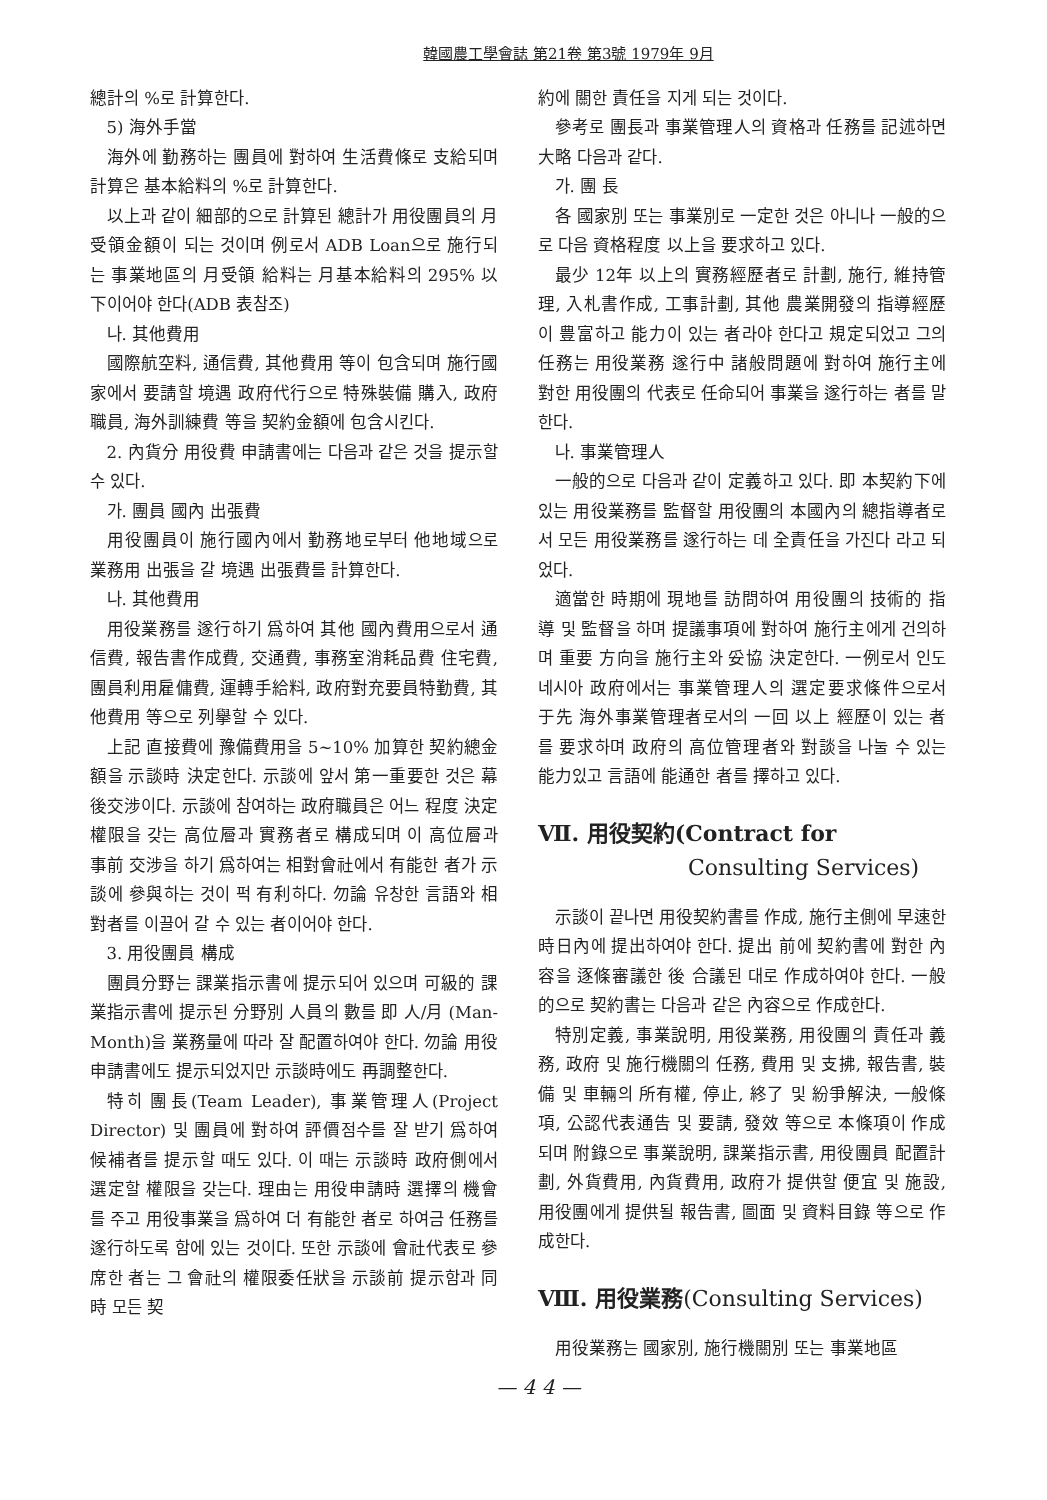韓國農工學會誌 第21卷 第3號 1979年 9月
總計의 %로 計算한다.
5) 海外手當
海外에 勤務하는 團員에 對하여 生活費條로 支給되며 計算은 基本給料의 %로 計算한다.
以上과 같이 細部的으로 計算된 總計가 用役團員의 月受領金額이 되는 것이며 例로서 ADB Loan으로 施行되는 事業地區의 月受領 給料는 月基本給料의 295% 以下이어야 한다(ADB 表참조)
나. 其他費用
國際航空料, 通信費, 其他費用 等이 包含되며 施行國家에서 要請할 境遇 政府代行으로 特殊裝備 購入, 政府職員, 海外訓練費 等을 契約金額에 包含시킨다.
2. 內貨分 用役費 申請書에는 다음과 같은 것을 提示할 수 있다.
가. 團員 國內 出張費
用役團員이 施行國內에서 勤務地로부터 他地域으로 業務用 出張을 갈 境遇 出張費를 計算한다.
나. 其他費用
用役業務를 遂行하기 爲하여 其他 國內費用으로서 通信費, 報告書作成費, 交通費, 事務室消耗品費 住宅費, 團員利用雇傭費, 運轉手給料, 政府對充要員特勤費, 其他費用 等으로 列擧할 수 있다.
上記 直接費에 豫備費用을 5~10% 加算한 契約總金額을 示談時 決定한다. 示談에 앞서 第一重要한 것은 幕後交涉이다. 示談에 참여하는 政府職員은 어느 程度 決定權限을 갖는 高位層과 實務者로 構成되며 이 高位層과 事前 交涉을 하기 爲하여는 相對會社에서 有能한 者가 示談에 參與하는 것이 퍽 有利하다. 勿論 유창한 言語와 相對者를 이끌어 갈 수 있는 者이어야 한다.
3. 用役團員 構成
團員分野는 課業指示書에 提示되어 있으며 可級的 課業指示書에 提示된 分野別 人員의 數를 即 人/月 (Man-Month)을 業務量에 따라 잘 配置하여야 한다. 勿論 用役申請書에도 提示되었지만 示談時에도 再調整한다.
特히 團長(Team Leader), 事業管理人(Project Director) 및 團員에 對하여 評價점수를 잘 받기 爲하여 候補者를 提示할 때도 있다. 이 때는 示談時 政府側에서 選定할 權限을 갖는다. 理由는 用役申請時 選擇의 機會를 주고 用役事業을 爲하여 더 有能한 者로 하여금 任務를 遂行하도록 함에 있는 것이다. 또한 示談에 會社代表로 參席한 者는 그 會社의 權限委任狀을 示談前 提示함과 同時 모든 契
約에 關한 責任을 지게 되는 것이다.
參考로 團長과 事業管理人의 資格과 任務를 記述하면 大略 다음과 같다.
가. 團 長
各 國家別 또는 事業別로 一定한 것은 아니나 一般的으로 다음 資格程度 以上을 要求하고 있다.
最少 12年 以上의 實務經歷者로 計劃, 施行, 維持管理, 入札書作成, 工事計劃, 其他 農業開發의 指導經歷이 豊富하고 能力이 있는 者라야 한다고 規定되었고 그의 任務는 用役業務 遂行中 諸般問題에 對하여 施行主에 對한 用役團의 代表로 任命되어 事業을 遂行하는 者를 말한다.
나. 事業管理人
一般的으로 다음과 같이 定義하고 있다. 即 本契約下에 있는 用役業務를 監督할 用役團의 本國內의 總指導者로서 모든 用役業務를 遂行하는 데 全責任을 가진다 라고 되었다.
適當한 時期에 現地를 訪問하여 用役團의 技術的 指導 및 監督을 하며 提議事項에 對하여 施行主에게 건의하며 重要 方向을 施行主와 妥協 決定한다. 一例로서 인도네시아 政府에서는 事業管理人의 選定要求條件으로서 于先 海外事業管理者로서의 一回 以上 經歷이 있는 者를 要求하며 政府의 高位管理者와 對談을 나눌 수 있는 能力있고 言語에 能通한 者를 擇하고 있다.
Ⅶ. 用役契約(Contract for
Consulting Services)
示談이 끝나면 用役契約書를 作成, 施行主側에 早速한 時日內에 提出하여야 한다. 提出 前에 契約書에 對한 內容을 逐條審議한 後 合議된 대로 作成하여야 한다. 一般的으로 契約書는 다음과 같은 內容으로 作成한다.
特別定義, 事業說明, 用役業務, 用役團의 責任과 義務, 政府 및 施行機關의 任務, 費用 및 支拂, 報告書, 裝備 및 車輛의 所有權, 停止, 終了 및 紛爭解決, 一般條項, 公認代表通告 및 要請, 發效 等으로 本條項이 作成되며 附錄으로 事業說明, 課業指示書, 用役團員 配置計劃, 外貨費用, 內貨費用, 政府가 提供할 便宜 및 施設, 用役團에게 提供될 報告書, 圖面 및 資料目錄 等으로 作成한다.
Ⅷ. 用役業務(Consulting Services)
用役業務는 國家別, 施行機關別 또는 事業地區
— 4 4 —